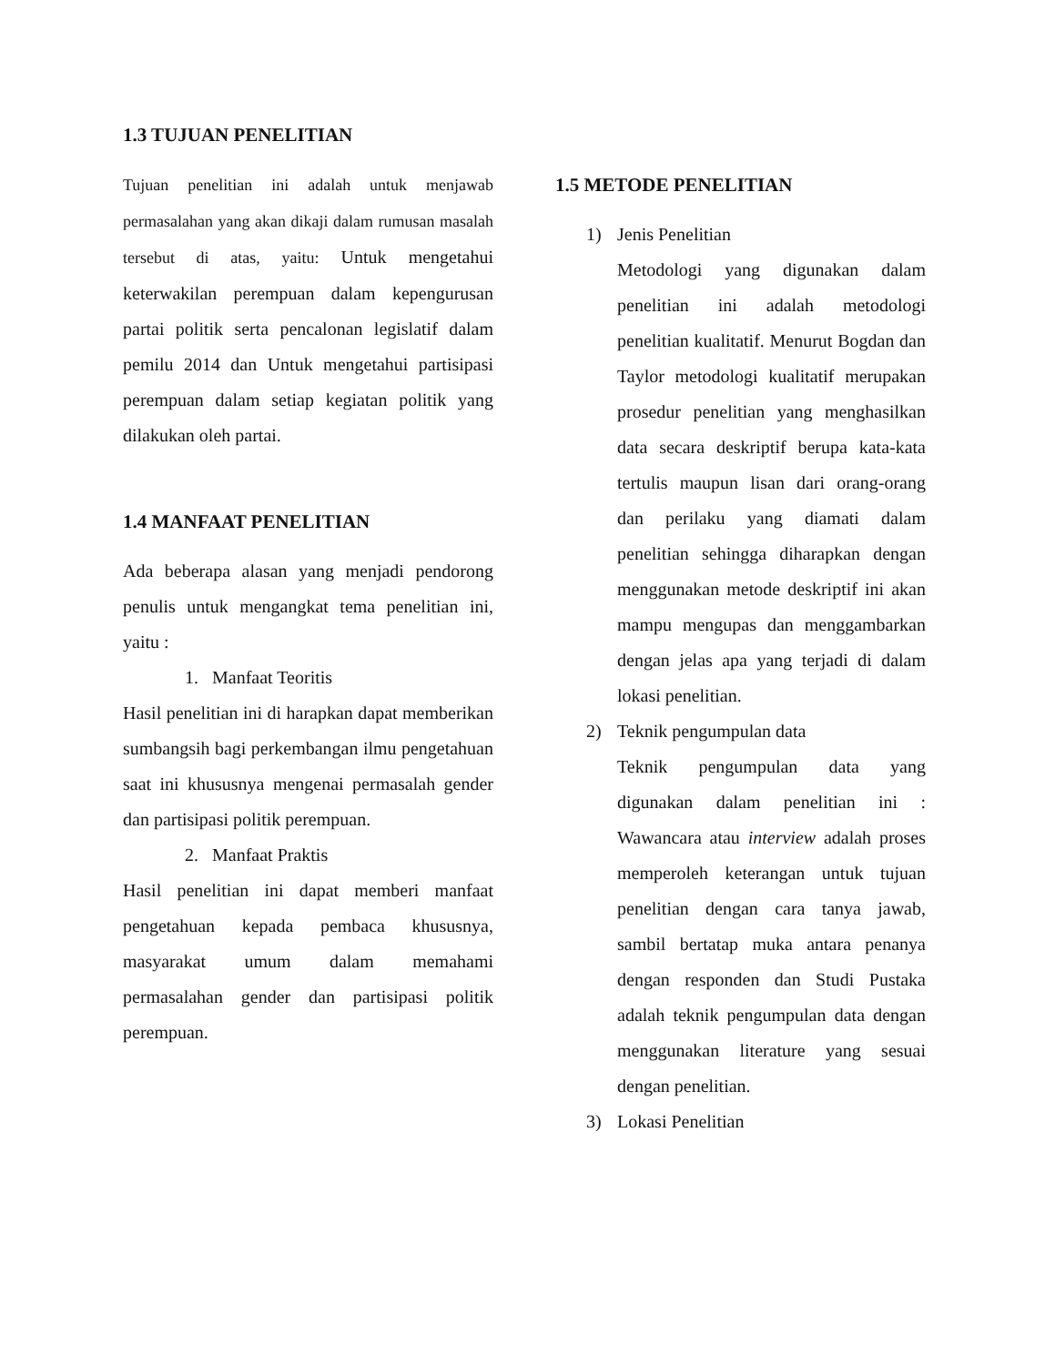1.3 TUJUAN PENELITIAN
Tujuan penelitian ini adalah untuk menjawab permasalahan yang akan dikaji dalam rumusan masalah tersebut di atas, yaitu: Untuk mengetahui keterwakilan perempuan dalam kepengurusan partai politik serta pencalonan legislatif dalam pemilu 2014 dan Untuk mengetahui partisipasi perempuan dalam setiap kegiatan politik yang dilakukan oleh partai.
1.4 MANFAAT PENELITIAN
Ada beberapa alasan yang menjadi pendorong penulis untuk mengangkat tema penelitian ini, yaitu :
1. Manfaat Teoritis
Hasil penelitian ini di harapkan dapat memberikan sumbangsih bagi perkembangan ilmu pengetahuan saat ini khususnya mengenai permasalah gender dan partisipasi politik perempuan.
2. Manfaat Praktis
Hasil penelitian ini dapat memberi manfaat pengetahuan kepada pembaca khususnya, masyarakat umum dalam memahami permasalahan gender dan partisipasi politik perempuan.
1.5 METODE PENELITIAN
1) Jenis Penelitian
Metodologi yang digunakan dalam penelitian ini adalah metodologi penelitian kualitatif. Menurut Bogdan dan Taylor metodologi kualitatif merupakan prosedur penelitian yang menghasilkan data secara deskriptif berupa kata-kata tertulis maupun lisan dari orang-orang dan perilaku yang diamati dalam penelitian sehingga diharapkan dengan menggunakan metode deskriptif ini akan mampu mengupas dan menggambarkan dengan jelas apa yang terjadi di dalam lokasi penelitian.
2) Teknik pengumpulan data
Teknik pengumpulan data yang digunakan dalam penelitian ini : Wawancara atau interview adalah proses memperoleh keterangan untuk tujuan penelitian dengan cara tanya jawab, sambil bertatap muka antara penanya dengan responden dan Studi Pustaka adalah teknik pengumpulan data dengan menggunakan literature yang sesuai dengan penelitian.
3) Lokasi Penelitian